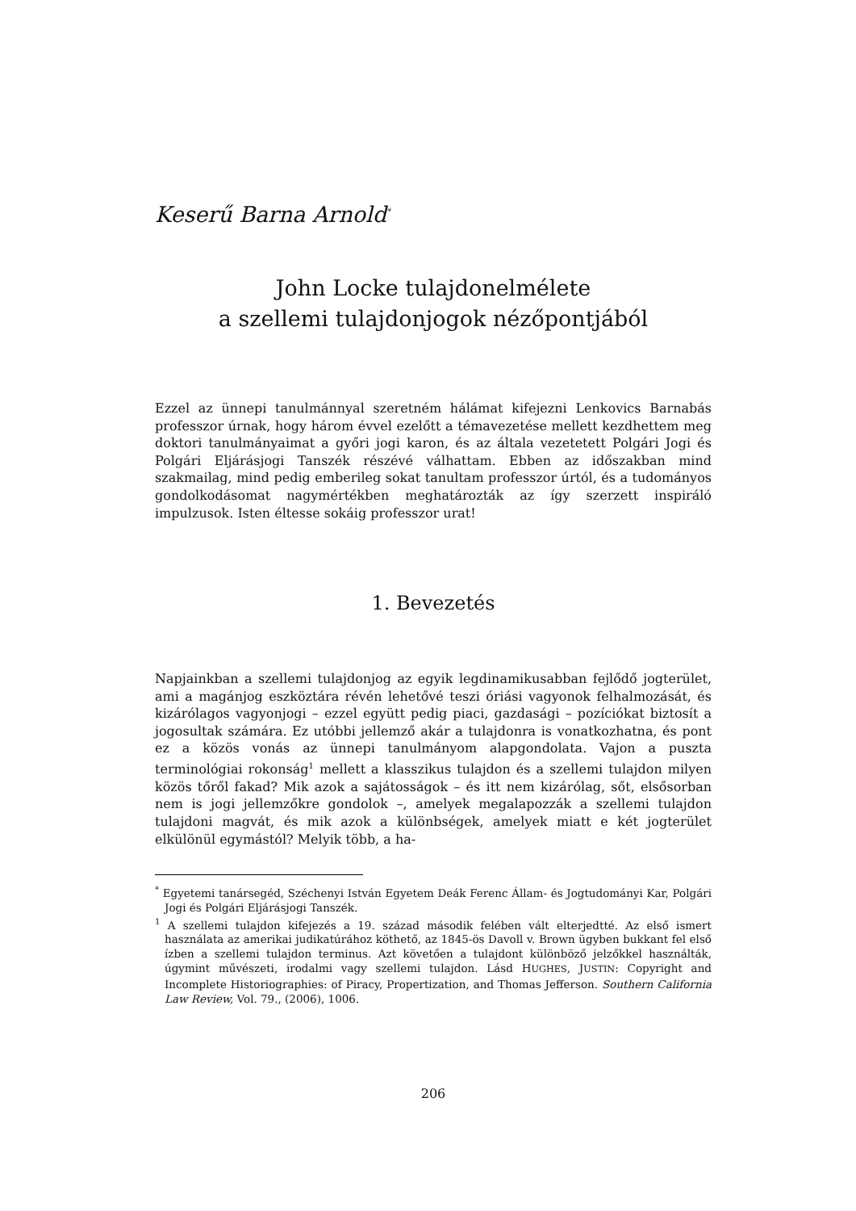Keserű Barna Arnold<sup>*</sup>
John Locke tulajdonelmélete
a szellemi tulajdonjogok nézőpontjából
Ezzel az ünnepi tanulmánnyal szeretném hálámat kifejezni Lenkovics Barnabás professzor úrnak, hogy három évvel ezelőtt a témavezetése mellett kezdhettem meg doktori tanulmányaimat a győri jogi karon, és az általa vezetetett Polgári Jogi és Polgári Eljárásjogi Tanszék részévé válhattam. Ebben az időszakban mind szakmailag, mind pedig emberileg sokat tanultam professzor úrtól, és a tudományos gondolkodásomat nagymértékben meghatározták az így szerzett inspiráló impulzusok. Isten éltesse sokáig professzor urat!
1. Bevezetés
Napjainkban a szellemi tulajdonjog az egyik legdinamikusabban fejlődő jogterület, ami a magánjog eszköztára révén lehetővé teszi óriási vagyonok felhalmozását, és kizárólagos vagyonjogi – ezzel együtt pedig piaci, gazdasági – pozíciókat biztosít a jogosultak számára. Ez utóbbi jellemző akár a tulajdonra is vonatkozhatna, és pont ez a közös vonás az ünnepi tanulmányom alapgondolata. Vajon a puszta terminológiai rokonság<sup>1</sup> mellett a klasszikus tulajdon és a szellemi tulajdon milyen közös tőről fakad? Mik azok a sajátosságok – és itt nem kizárólag, sőt, elsősorban nem is jogi jellemzőkre gondolok –, amelyek megalapozzák a szellemi tulajdon tulajdoni magvát, és mik azok a különbségek, amelyek miatt e két jogterület elkülönül egymástól? Melyik több, a ha-
<sup>*</sup> Egyetemi tanársegéd, Széchenyi István Egyetem Deák Ferenc Állam- és Jogtudományi Kar, Polgári Jogi és Polgári Eljárásjogi Tanszék.
<sup>1</sup> A szellemi tulajdon kifejezés a 19. század második felében vált elterjedtté. Az első ismert használata az amerikai judikatúrához köthető, az 1845-ös Davoll v. Brown ügyben bukkant fel első ízben a szellemi tulajdon terminus. Azt követően a tulajdont különböző jelzőkkel használták, úgymint művészeti, irodalmi vagy szellemi tulajdon. Lásd HUGHES, JUSTIN: Copyright and Incomplete Historiographies: of Piracy, Propertization, and Thomas Jefferson. Southern California Law Review, Vol. 79., (2006), 1006.
206